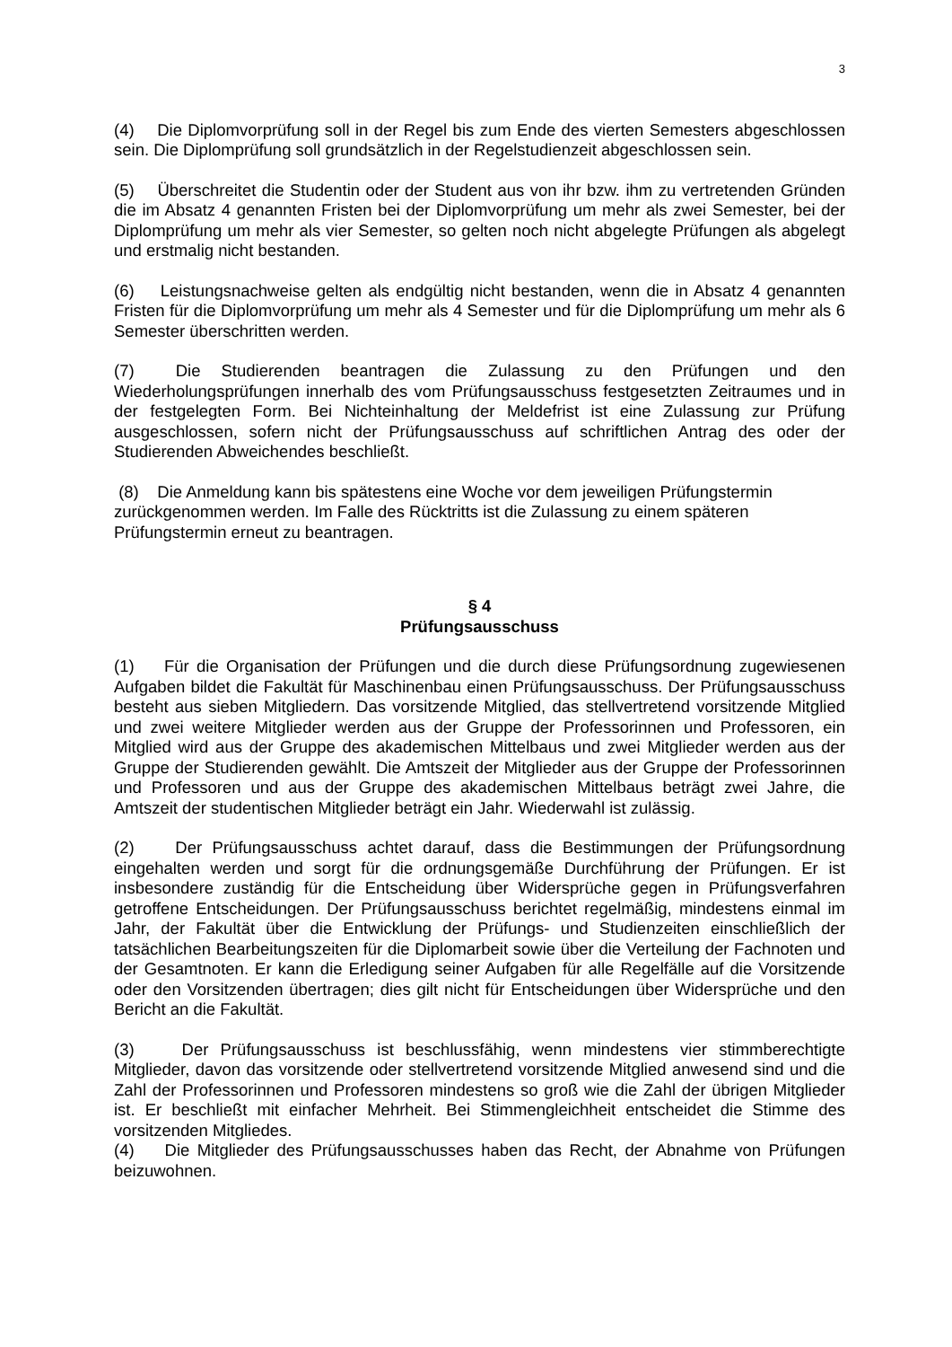3
(4) Die Diplomvorprüfung soll in der Regel bis zum Ende des vierten Semesters abgeschlossen sein. Die Diplomprüfung soll grundsätzlich in der Regelstudienzeit abgeschlossen sein.
(5) Überschreitet die Studentin oder der Student aus von ihr bzw. ihm zu vertretenden Gründen die im Absatz 4 genannten Fristen bei der Diplomvorprüfung um mehr als zwei Semester, bei der Diplomprüfung um mehr als vier Semester, so gelten noch nicht abgelegte Prüfungen als abgelegt und erstmalig nicht bestanden.
(6) Leistungsnachweise gelten als endgültig nicht bestanden, wenn die in Absatz 4 genannten Fristen für die Diplomvorprüfung um mehr als 4 Semester und für die Diplomprüfung um mehr als 6 Semester überschritten werden.
(7) Die Studierenden beantragen die Zulassung zu den Prüfungen und den Wiederholungsprüfungen innerhalb des vom Prüfungsausschuss festgesetzten Zeitraumes und in der festgelegten Form. Bei Nichteinhaltung der Meldefrist ist eine Zulassung zur Prüfung ausgeschlossen, sofern nicht der Prüfungsausschuss auf schriftlichen Antrag des oder der Studierenden Abweichendes beschließt.
(8) Die Anmeldung kann bis spätestens eine Woche vor dem jeweiligen Prüfungstermin zurückgenommen werden. Im Falle des Rücktritts ist die Zulassung zu einem späteren Prüfungstermin erneut zu beantragen.
§ 4
Prüfungsausschuss
(1) Für die Organisation der Prüfungen und die durch diese Prüfungsordnung zugewiesenen Aufgaben bildet die Fakultät für Maschinenbau einen Prüfungsausschuss. Der Prüfungsausschuss besteht aus sieben Mitgliedern. Das vorsitzende Mitglied, das stellvertretend vorsitzende Mitglied und zwei weitere Mitglieder werden aus der Gruppe der Professorinnen und Professoren, ein Mitglied wird aus der Gruppe des akademischen Mittelbaus und zwei Mitglieder werden aus der Gruppe der Studierenden gewählt. Die Amtszeit der Mitglieder aus der Gruppe der Professorinnen und Professoren und aus der Gruppe des akademischen Mittelbaus beträgt zwei Jahre, die Amtszeit der studentischen Mitglieder beträgt ein Jahr. Wiederwahl ist zulässig.
(2) Der Prüfungsausschuss achtet darauf, dass die Bestimmungen der Prüfungsordnung eingehalten werden und sorgt für die ordnungsgemäße Durchführung der Prüfungen. Er ist insbesondere zuständig für die Entscheidung über Widersprüche gegen in Prüfungsverfahren getroffene Entscheidungen. Der Prüfungsausschuss berichtet regelmäßig, mindestens einmal im Jahr, der Fakultät über die Entwicklung der Prüfungs- und Studienzeiten einschließlich der tatsächlichen Bearbeitungszeiten für die Diplomarbeit sowie über die Verteilung der Fachnoten und der Gesamtnoten. Er kann die Erledigung seiner Aufgaben für alle Regelfälle auf die Vorsitzende oder den Vorsitzenden übertragen; dies gilt nicht für Entscheidungen über Widersprüche und den Bericht an die Fakultät.
(3) Der Prüfungsausschuss ist beschlussfähig, wenn mindestens vier stimmberechtigte Mitglieder, davon das vorsitzende oder stellvertretend vorsitzende Mitglied anwesend sind und die Zahl der Professorinnen und Professoren mindestens so groß wie die Zahl der übrigen Mitglieder ist. Er beschließt mit einfacher Mehrheit. Bei Stimmengleichheit entscheidet die Stimme des vorsitzenden Mitgliedes.
(4) Die Mitglieder des Prüfungsausschusses haben das Recht, der Abnahme von Prüfungen beizuwohnen.